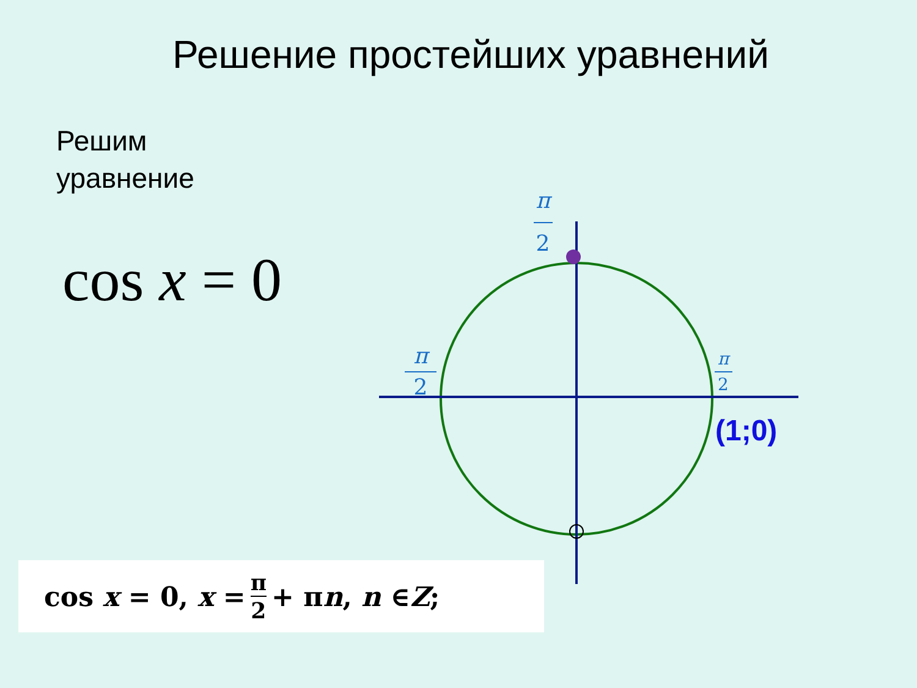Решение простейших уравнений
Решим
уравнение
cos x = 0
π
2
π
2
π
2
(1;0)
cos x = 0, x = π 2 + π n, n ∈ Z;